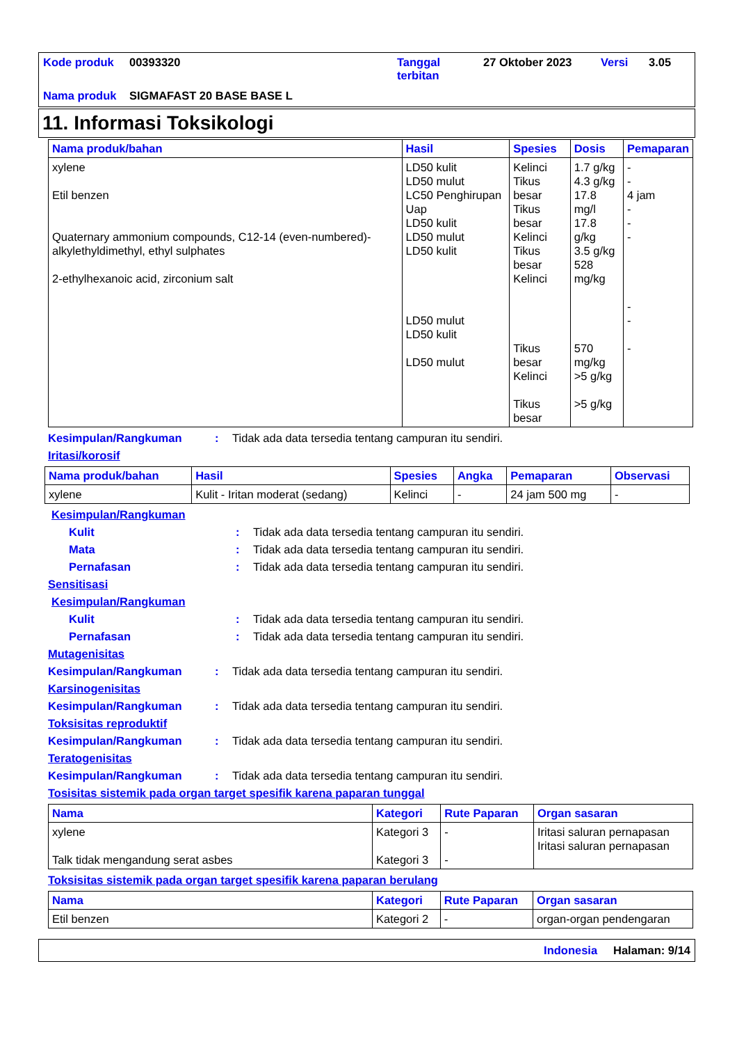| Kode produk | 00393320 | Tanggal terbitan | 27 Oktober 2023 | Versi | 3.05 |
| Nama produk | SIGMAFAST 20 BASE BASE L | | | | |
11. Informasi Toksikologi
| Nama produk/bahan | Hasil | Spesies | Dosis | Pemaparan |
| --- | --- | --- | --- | --- |
| xylene Etil benzen Quaternary ammonium compounds, C12-14 (even-numbered)-alkylethyldimethyl, ethyl sulphates 2-ethylhexanoic acid, zirconium salt | LD50 kulit LD50 mulut LC50 Penghirupan Uap LD50 kulit LD50 mulut LD50 kulit LD50 mulut LD50 kulit LD50 mulut | Kelinci Tikus besar Tikus besar Kelinci Tikus besar Kelinci Tikus besar Kelinci Tikus besar | 1.7 g/kg 4.3 g/kg 17.8 mg/l 17.8 g/kg 3.5 g/kg 528 mg/kg 570 mg/kg >5 g/kg >5 g/kg | - - 4 jam - - - - - - |
Kesimpulan/Rangkuman : Tidak ada data tersedia tentang campuran itu sendiri.
Iritasi/korosif
| Nama produk/bahan | Hasil | Spesies | Angka | Pemaparan | Observasi |
| --- | --- | --- | --- | --- | --- |
| xylene | Kulit - Iritan moderat (sedang) | Kelinci | - | 24 jam 500 mg | - |
Kesimpulan/Rangkuman
Kulit : Tidak ada data tersedia tentang campuran itu sendiri.
Mata : Tidak ada data tersedia tentang campuran itu sendiri.
Pernafasan : Tidak ada data tersedia tentang campuran itu sendiri.
Sensitisasi
Kesimpulan/Rangkuman
Kulit : Tidak ada data tersedia tentang campuran itu sendiri.
Pernafasan : Tidak ada data tersedia tentang campuran itu sendiri.
Mutagenisitas
Kesimpulan/Rangkuman : Tidak ada data tersedia tentang campuran itu sendiri.
Karsinogenisitas
Kesimpulan/Rangkuman : Tidak ada data tersedia tentang campuran itu sendiri.
Toksisitas reproduktif
Kesimpulan/Rangkuman : Tidak ada data tersedia tentang campuran itu sendiri.
Teratogenisitas
Kesimpulan/Rangkuman : Tidak ada data tersedia tentang campuran itu sendiri.
Tosisitas sistemik pada organ target spesifik karena paparan tunggal
| Nama | Kategori | Rute Paparan | Organ sasaran |
| --- | --- | --- | --- |
| xylene Talk tidak mengandung serat asbes | Kategori 3 Kategori 3 | - - | Iritasi saluran pernapasan Iritasi saluran pernapasan |
Toksisitas sistemik pada organ target spesifik karena paparan berulang
| Nama | Kategori | Rute Paparan | Organ sasaran |
| --- | --- | --- | --- |
| Etil benzen | Kategori 2 | - | organ-organ pendengaran |
Indonesia Halaman: 9/14